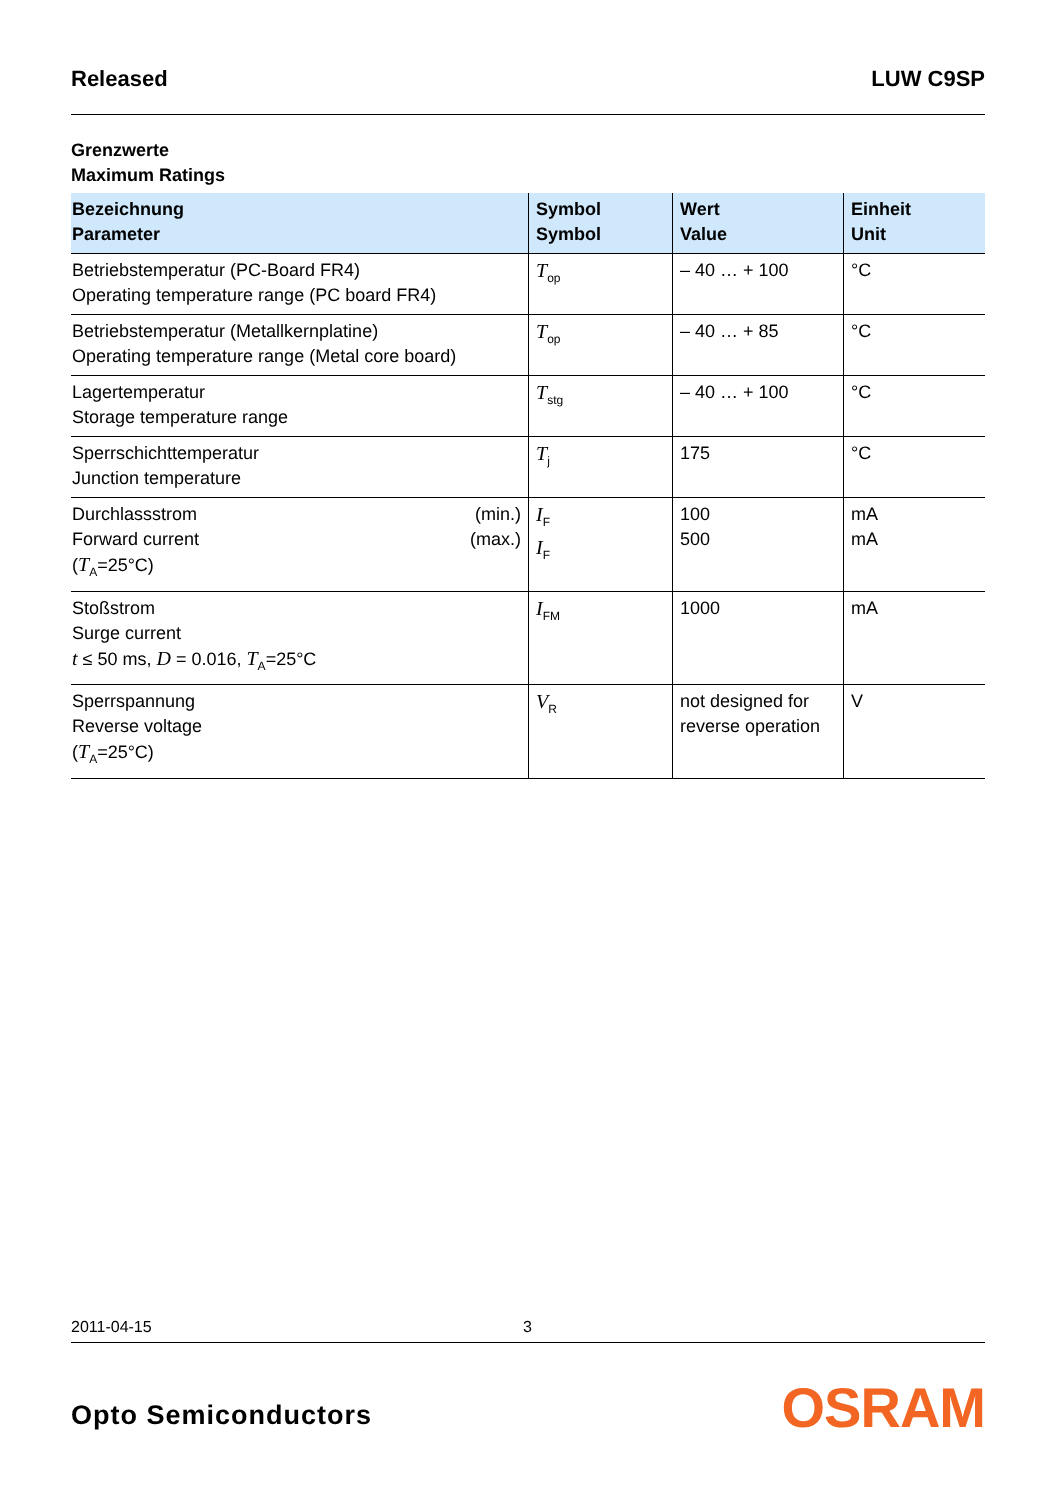Released LUW C9SP
Grenzwerte
Maximum Ratings
| Bezeichnung Parameter | Symbol Symbol | Wert Value | Einheit Unit |
| --- | --- | --- | --- |
| Betriebstemperatur (PC-Board FR4) Operating temperature range (PC board FR4) | T<sub>op</sub> | – 40 … + 100 | °C |
| Betriebstemperatur (Metallkernplatine) Operating temperature range (Metal core board) | T<sub>op</sub> | – 40 … + 85 | °C |
| Lagertemperatur Storage temperature range | T<sub>stg</sub> | – 40 … + 100 | °C |
| Sperrschichttemperatur Junction temperature | T<sub>j</sub> | 175 | °C |
| Durchlassstrom (min.) Forward current (max.) ( T<sub>A</sub>=25°C) | I<sub>F</sub> I<sub>F</sub> | 100 500 | mA mA |
| Stoßstrom Surge current t ≤ 50 ms, D = 0.016, T<sub>A</sub>=25°C | I<sub>FM</sub> | 1000 | mA |
| Sperrspannung Reverse voltage ( T<sub>A</sub>=25°C) | V<sub>R</sub> | not designed for reverse operation | V |
2011-04-15 3
Opto Semiconductors OSRAM